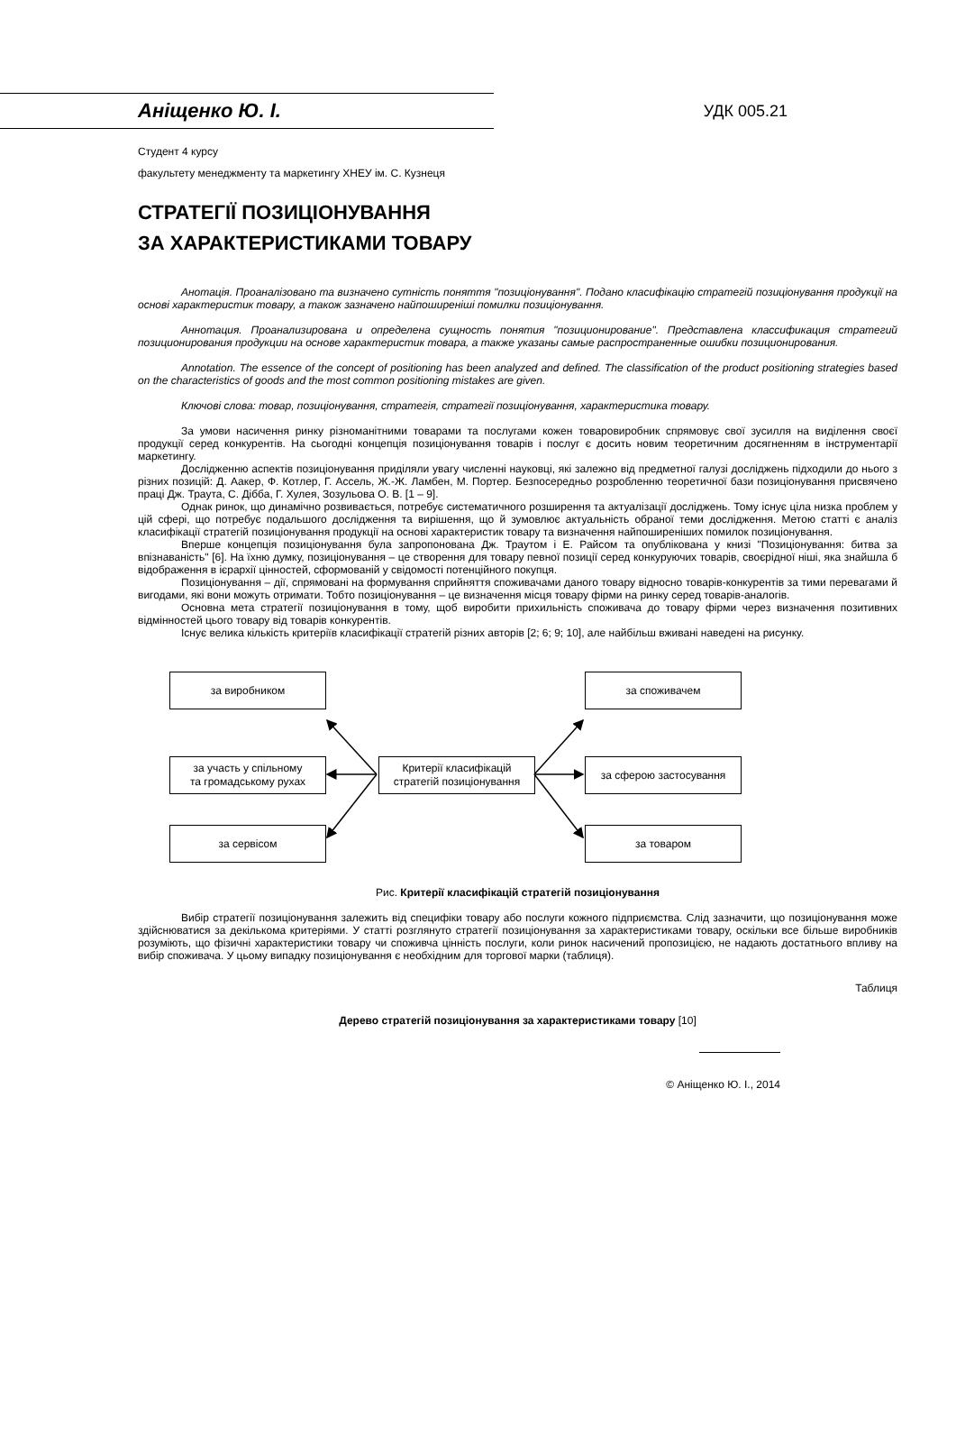Аніщенко Ю. І.
УДК 005.21
Студент 4 курсу
факультету менеджменту та маркетингу ХНЕУ ім. С. Кузнеця
СТРАТЕГІЇ ПОЗИЦІОНУВАННЯ
ЗА ХАРАКТЕРИСТИКАМИ ТОВАРУ
Анотація. Проаналізовано та визначено сутність поняття "позиціонування". Подано класифікацію стратегій позиціонування продукції на основі характеристик товару, а також зазначено найпоширеніші помилки позиціонування.
Аннотация. Проанализирована и определена сущность понятия "позиционирование". Представлена классификация стратегий позиционирования продукции на основе характеристик товара, а также указаны самые распространенные ошибки позиционирования.
Annotation. The essence of the concept of positioning has been analyzed and defined. The classification of the product positioning strategies based on the characteristics of goods and the most common positioning mistakes are given.
Ключові слова: товар, позиціонування, стратегія, стратегії позиціонування, характеристика товару.
За умови насичення ринку різноманітними товарами та послугами кожен товаровиробник спрямовує свої зусилля на виділення своєї продукції серед конкурентів. На сьогодні концепція позиціонування товарів і послуг є досить новим теоретичним досягненням в інструментарії маркетингу.
Дослідженню аспектів позиціонування приділяли увагу численні науковці, які залежно від предметної галузі досліджень підходили до нього з різних позицій: Д. Аакер, Ф. Котлер, Г. Ассель, Ж.-Ж. Ламбен, М. Портер. Безпосередньо розробленню теоретичної бази позиціонування присвячено праці Дж. Траута, С. Дібба, Г. Хулея, Зозульова О. В. [1 – 9].
Однак ринок, що динамічно розвивається, потребує систематичного розширення та актуалізації досліджень. Тому існує ціла низка проблем у цій сфері, що потребує подальшого дослідження та вирішення, що й зумовлює актуальність обраної теми дослідження. Метою статті є аналіз класифікації стратегій позиціонування продукції на основі характеристик товару та визначення найпоширеніших помилок позиціонування.
Вперше концепція позиціонування була запропонована Дж. Траутом і Е. Райсом та опублікована у книзі "Позиціонування: битва за впізнаваність" [6]. На їхню думку, позиціонування – це створення для товару певної позиції серед конкуруючих товарів, своєрідної ніші, яка знайшла б відображення в ієрархії цінностей, сформованій у свідомості потенційного покупця.
Позиціонування – дії, спрямовані на формування сприйняття споживачами даного товару відносно товарів-конкурентів за тими перевагами й вигодами, які вони можуть отримати. Тобто позиціонування – це визначення місця товару фірми на ринку серед товарів-аналогів.
Основна мета стратегії позиціонування в тому, щоб виробити прихильність споживача до товару фірми через визначення позитивних відмінностей цього товару від товарів конкурентів.
Існує велика кількість критеріїв класифікації стратегій різних авторів [2; 6; 9; 10], але найбільш вживані наведені на рисунку.
за виробником
за участь у спільному
та громадському рухах
за сервісом
Критерії класифікацій
стратегій позиціонування
за споживачем
за сферою застосування
за товаром
Рис. Критерії класифікацій стратегій позиціонування
Вибір стратегії позиціонування залежить від специфіки товару або послуги кожного підприємства. Слід зазначити, що позиціонування може здійснюватися за декількома критеріями. У статті розглянуто стратегії позиціонування за характеристиками товару, оскільки все більше виробників розуміють, що фізичні характеристики товару чи споживча цінність послуги, коли ринок насичений пропозицією, не надають достатнього впливу на вибір споживача. У цьому випадку позиціонування є необхідним для торгової марки (таблиця).
Таблиця
Дерево стратегій позиціонування за характеристиками товару [10]
© Аніщенко Ю. І., 2014